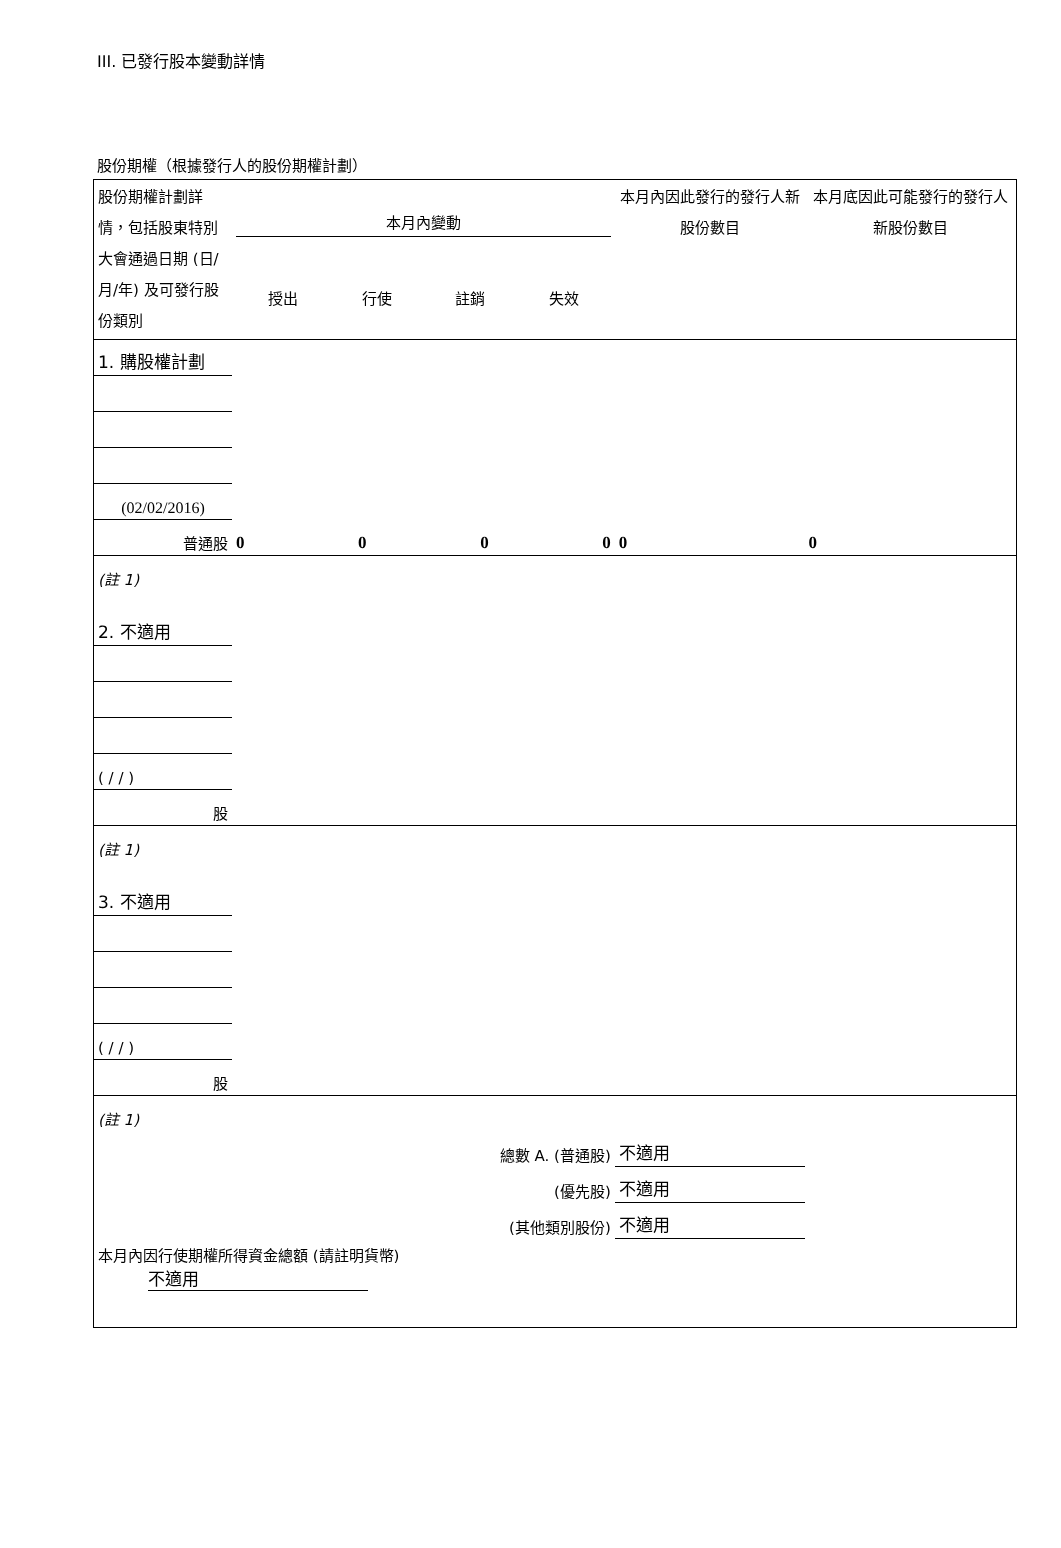III. 已發行股本變動詳情
股份期權（根據發行人的股份期權計劃）
| 股份期權計劃詳情，包括股東特別大會通過日期 (日/月/年) 及可發行股份類別 | 本月內變動 授出 行使 註銷 失效 | | | | 本月內因此發行的發行人新股份數目 | 本月底因此可能發行的發行人新股份數目 |
| 1. 購股權計劃 | | | | | | |
| (02/02/2016) | | | | | | |
| 普通股 | 0 | 0 | 0 | 0 | 0 | 0 |
| (註 1) | | | | | | |
| 2. 不適用 | | | | | | |
| ( / / ) | | | | | | |
| 股 | | | | | | |
| (註 1) | | | | | | |
| 3. 不適用 | | | | | | |
| ( / / ) | | | | | | |
| 股 | | | | | | |
| (註 1) | | | | | | |
| 總數 A. (普通股) | | | | | 不適用 | |
| (優先股) | | | | | 不適用 | |
| (其他類別股份) | | | | | 不適用 | |
| 本月內因行使期權所得資金總額 (請註明貨幣) 不適用 | | | | | | |